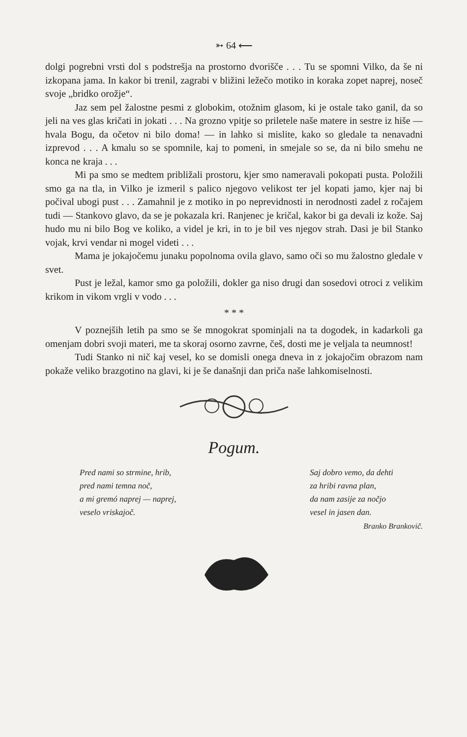➳ 64 ⟵
dolgi pogrebni vrsti dol s podstrešja na prostorno dvorišče . . . Tu se spomni Vilko, da še ni izkopana jama. In kakor bi trenil, zagrabi v bližini ležečo motiko in koraka zopet naprej, noseč svoje „bridko orožje“.
Jaz sem pel žalostne pesmi z globokim, otožnim glasom, ki je ostale tako ganil, da so jeli na ves glas kričati in jokati . . . Na grozno vpitje so priletele naše matere in sestre iz hiše — hvala Bogu, da očetov ni bilo doma! — in lahko si mislite, kako so gledale ta nenavadni izprevod . . . A kmalu so se spomnile, kaj to pomeni, in smejale so se, da ni bilo smehu ne konca ne kraja . . .
Mi pa smo se medtem približali prostoru, kjer smo nameravali pokopati pusta. Položili smo ga na tla, in Vilko je izmeril s palico njegovo velikost ter jel kopati jamo, kjer naj bi počival ubogi pust . . . Zamahnil je z motiko in po neprevidnosti in nerodnosti zadel z ročajem tudi — Stankovo glavo, da se je pokazala kri. Ranjenec je kričal, kakor bi ga devali iz kože. Saj hudo mu ni bilo Bog ve koliko, a videl je kri, in to je bil ves njegov strah. Dasi je bil Stanko vojak, krvi vendar ni mogel videti . . .
Mama je jokajočemu junaku popolnoma ovila glavo, samo oči so mu žalostno gledale v svet.
Pust je ležal, kamor smo ga položili, dokler ga niso drugi dan sosedovi otroci z velikim krikom in vikom vrgli v vodo . . .
* * *
V poznejših letih pa smo se še mnogokrat spominjali na ta dogodek, in kadarkoli ga omenjam dobri svoji materi, me ta skoraj osorno zavrne, češ, dosti me je veljala ta neumnost!
Tudi Stanko ni nič kaj vesel, ko se domisli onega dneva in z jokajočim obrazom nam pokaže veliko brazgotino na glavi, ki je še današnji dan priča naše lahkomiselnosti.
Pogum.
Pred nami so strmine, hrib,
pred nami temna noč,
a mi gremó naprej — naprej,
veselo vriskajoč.
Saj dobro vemo, da dehti
za hribi ravna plan,
da nam zasije za nočjo
vesel in jasen dan.
Branko Brankovič.